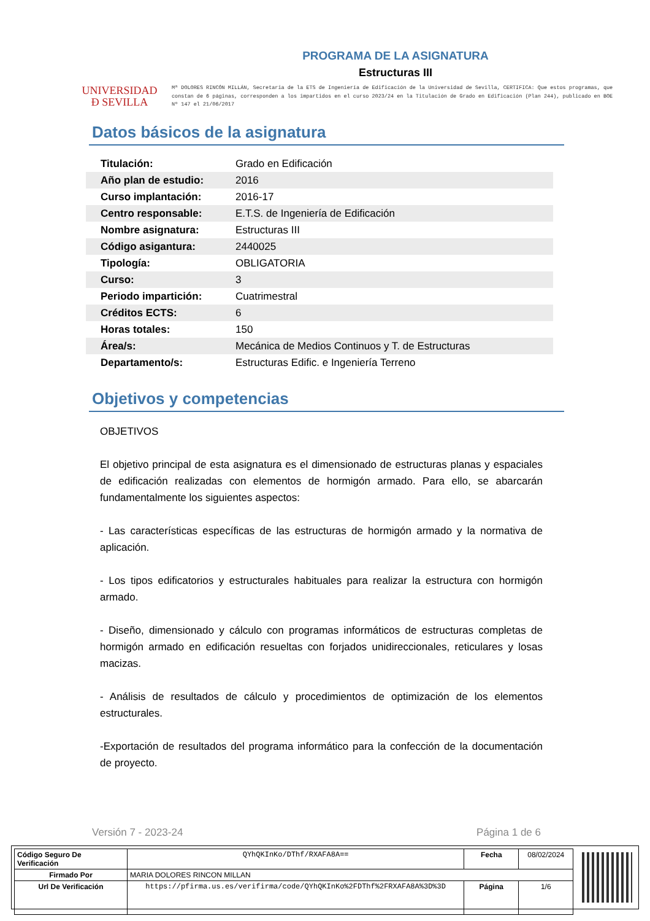UNIVERSIDAD
Ð SEVILLA
PROGRAMA DE LA ASIGNATURA
Estructuras III
Mª DOLORES RINCÓN MILLÁN, Secretaria de la ETS de Ingeniería de Edificación de la Universidad de Sevilla, CERTIFICA: Que estos programas, que constan de 6 páginas, corresponden a los impartidos en el curso 2023/24 en la Titulación de Grado en Edificación (Plan 244), publicado en BOE Nº 147 el 21/06/2017
Datos básicos de la asignatura
| Titulación: | Grado en Edificación |
| Año plan de estudio: | 2016 |
| Curso implantación: | 2016-17 |
| Centro responsable: | E.T.S. de Ingeniería de Edificación |
| Nombre asignatura: | Estructuras III |
| Código asigantura: | 2440025 |
| Tipología: | OBLIGATORIA |
| Curso: | 3 |
| Periodo impartición: | Cuatrimestral |
| Créditos ECTS: | 6 |
| Horas totales: | 150 |
| Área/s: | Mecánica de Medios Continuos y T. de Estructuras |
| Departamento/s: | Estructuras Edific. e Ingeniería Terreno |
Objetivos y competencias
OBJETIVOS
El objetivo principal de esta asignatura es el dimensionado de estructuras planas y espaciales de edificación realizadas con elementos de hormigón armado. Para ello, se abarcarán fundamentalmente los siguientes aspectos:
- Las características específicas de las estructuras de hormigón armado y la normativa de aplicación.
- Los tipos edificatorios y estructurales habituales para realizar la estructura con hormigón armado.
- Diseño, dimensionado y cálculo con programas informáticos de estructuras completas de hormigón armado en edificación resueltas con forjados unidireccionales, reticulares y losas macizas.
- Análisis de resultados de cálculo y procedimientos de optimización de los elementos estructurales.
-Exportación de resultados del programa informático para la confección de la documentación de proyecto.
Versión 7 - 2023-24 Página 1 de 6
| Código Seguro De Verificación | QYhQKInKo/DThf/RXAFA8A== | Fecha | 08/02/2024 |
| Firmado Por | MARIA DOLORES RINCON MILLAN | | |
| Url De Verificación | https://pfirma.us.es/verifirma/code/QYhQKInKo%2FDThf%2FRXAFA8A%3D%3D | Página | 1/6 |